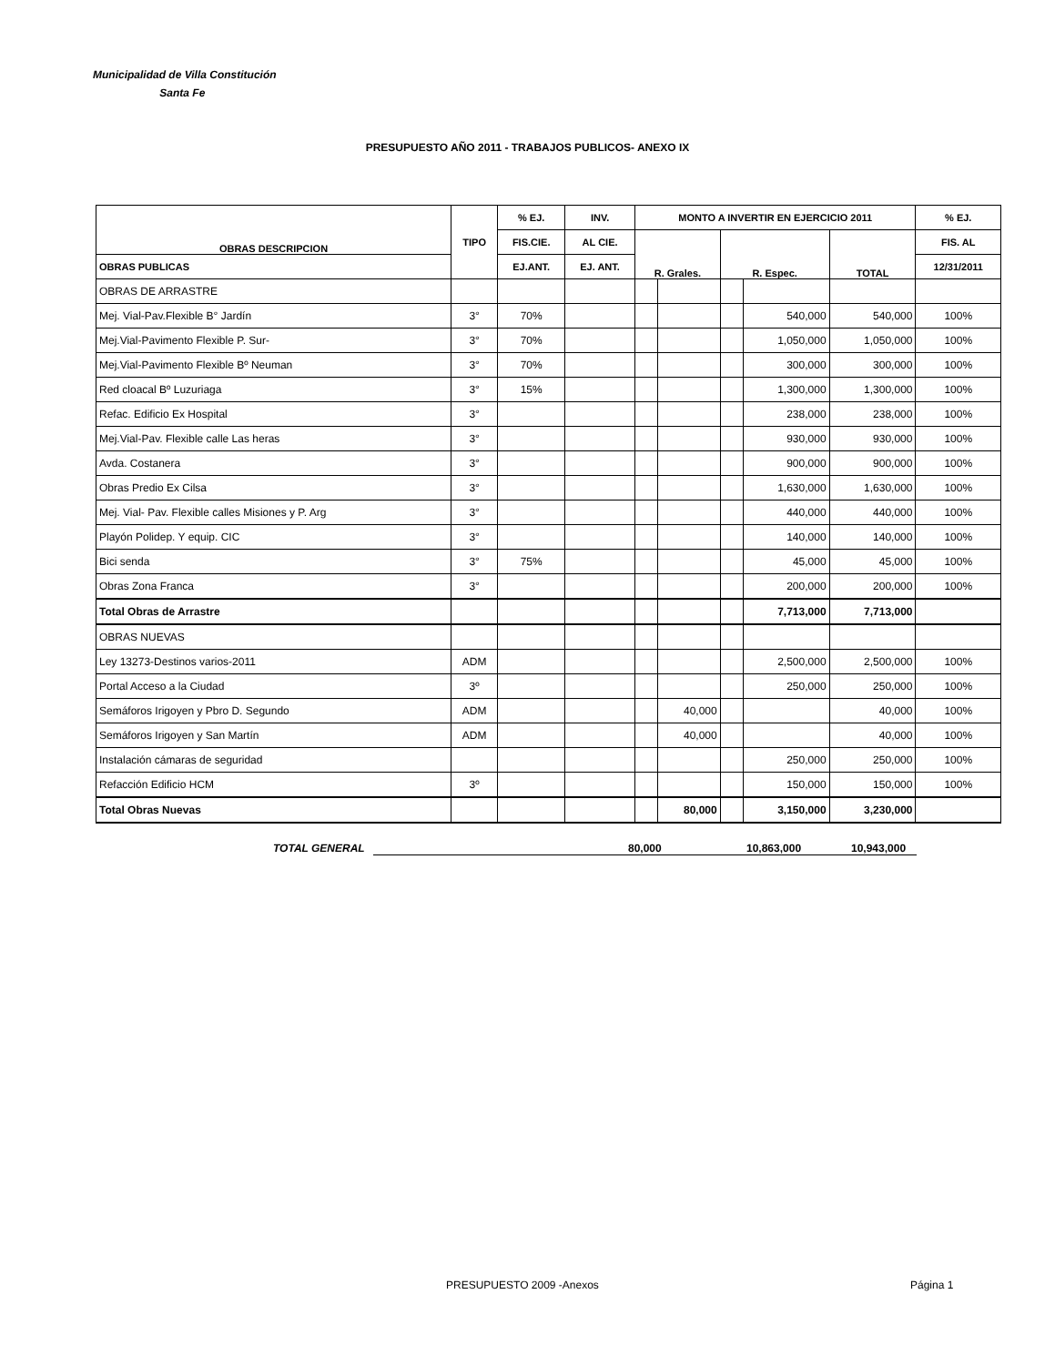Municipalidad de Villa Constitución
Santa Fe
PRESUPUESTO AÑO 2011 - TRABAJOS PUBLICOS- ANEXO IX
| OBRAS DESCRIPCION | TIPO | % EJ. | INV. | MONTO A INVERTIR EN EJERCICIO 2011 | | | | | % EJ. |
| --- | --- | --- | --- | --- | --- | --- | --- | --- | --- |
| | | FIS.CIE. | AL CIE. | R. Grales. | | R. Espec. | | TOTAL | FIS. AL |
| OBRAS PUBLICAS | | EJ.ANT. | EJ. ANT. | | | | | | 12/31/2011 |
| OBRAS DE ARRASTRE | | | | | | | | | |
| Mej. Vial-Pav.Flexible B° Jardín | 3° | 70% | | | | | 540,000 | 540,000 | 100% |
| Mej.Vial-Pavimento Flexible P. Sur- | 3° | 70% | | | | | 1,050,000 | 1,050,000 | 100% |
| Mej.Vial-Pavimento Flexible Bº Neuman | 3° | 70% | | | | | 300,000 | 300,000 | 100% |
| Red cloacal Bº Luzuriaga | 3° | 15% | | | | | 1,300,000 | 1,300,000 | 100% |
| Refac. Edificio Ex Hospital | 3° | | | | | | 238,000 | 238,000 | 100% |
| Mej.Vial-Pav. Flexible calle Las heras | 3° | | | | | | 930,000 | 930,000 | 100% |
| Avda. Costanera | 3° | | | | | | 900,000 | 900,000 | 100% |
| Obras Predio Ex Cilsa | 3° | | | | | | 1,630,000 | 1,630,000 | 100% |
| Mej. Vial- Pav. Flexible calles Misiones y P. Arg | 3° | | | | | | 440,000 | 440,000 | 100% |
| Playón Polidep. Y equip. CIC | 3° | | | | | | 140,000 | 140,000 | 100% |
| Bici senda | 3° | 75% | | | | | 45,000 | 45,000 | 100% |
| Obras Zona Franca | 3° | | | | | | 200,000 | 200,000 | 100% |
| Total Obras de Arrastre | | | | | | | 7,713,000 | 7,713,000 | |
| OBRAS NUEVAS | | | | | | | | | |
| Ley 13273-Destinos varios-2011 | ADM | | | | | | 2,500,000 | 2,500,000 | 100% |
| Portal Acceso a la Ciudad | 3º | | | | | | 250,000 | 250,000 | 100% |
| Semáforos Irigoyen y Pbro D. Segundo | ADM | | | | 40,000 | | | 40,000 | 100% |
| Semáforos Irigoyen y San Martín | ADM | | | | 40,000 | | | 40,000 | 100% |
| Instalación cámaras de seguridad | | | | | | | 250,000 | 250,000 | 100% |
| Refacción Edificio HCM | 3º | | | | | | 150,000 | 150,000 | 100% |
| Total Obras Nuevas | | | | | 80,000 | | 3,150,000 | 3,230,000 | |
TOTAL GENERAL 80,000 10,863,000 10,943,000
PRESUPUESTO 2009 -Anexos Página 1